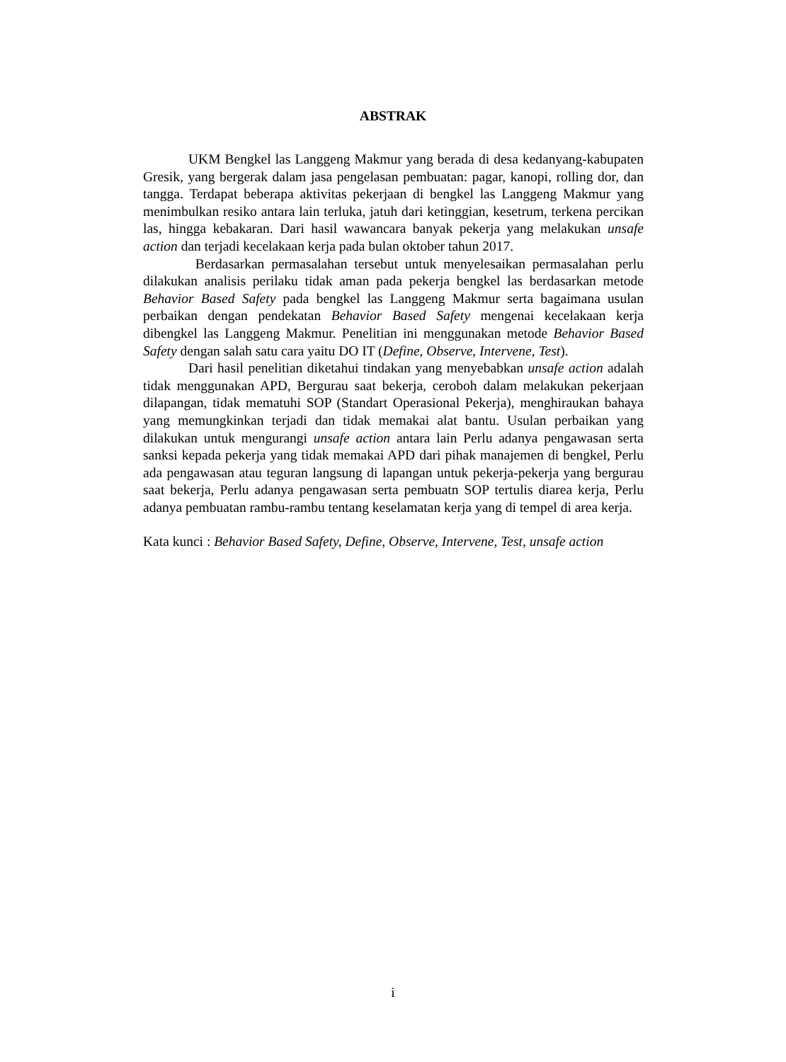ABSTRAK
UKM Bengkel las Langgeng Makmur yang berada di desa kedanyang-kabupaten Gresik, yang bergerak dalam jasa pengelasan pembuatan: pagar, kanopi, rolling dor, dan tangga. Terdapat beberapa aktivitas pekerjaan di bengkel las Langgeng Makmur yang menimbulkan resiko antara lain terluka, jatuh dari ketinggian, kesetrum, terkena percikan las, hingga kebakaran. Dari hasil wawancara banyak pekerja yang melakukan unsafe action dan terjadi kecelakaan kerja pada bulan oktober tahun 2017.
Berdasarkan permasalahan tersebut untuk menyelesaikan permasalahan perlu dilakukan analisis perilaku tidak aman pada pekerja bengkel las berdasarkan metode Behavior Based Safety pada bengkel las Langgeng Makmur serta bagaimana usulan perbaikan dengan pendekatan Behavior Based Safety mengenai kecelakaan kerja dibengkel las Langgeng Makmur. Penelitian ini menggunakan metode Behavior Based Safety dengan salah satu cara yaitu DO IT (Define, Observe, Intervene, Test).
Dari hasil penelitian diketahui tindakan yang menyebabkan unsafe action adalah tidak menggunakan APD, Bergurau saat bekerja, ceroboh dalam melakukan pekerjaan dilapangan, tidak mematuhi SOP (Standart Operasional Pekerja), menghiraukan bahaya yang memungkinkan terjadi dan tidak memakai alat bantu. Usulan perbaikan yang dilakukan untuk mengurangi unsafe action antara lain Perlu adanya pengawasan serta sanksi kepada pekerja yang tidak memakai APD dari pihak manajemen di bengkel, Perlu ada pengawasan atau teguran langsung di lapangan untuk pekerja-pekerja yang bergurau saat bekerja, Perlu adanya pengawasan serta pembuatn SOP tertulis diarea kerja, Perlu adanya pembuatan rambu-rambu tentang keselamatan kerja yang di tempel di area kerja.
Kata kunci : Behavior Based Safety, Define, Observe, Intervene, Test, unsafe action
i